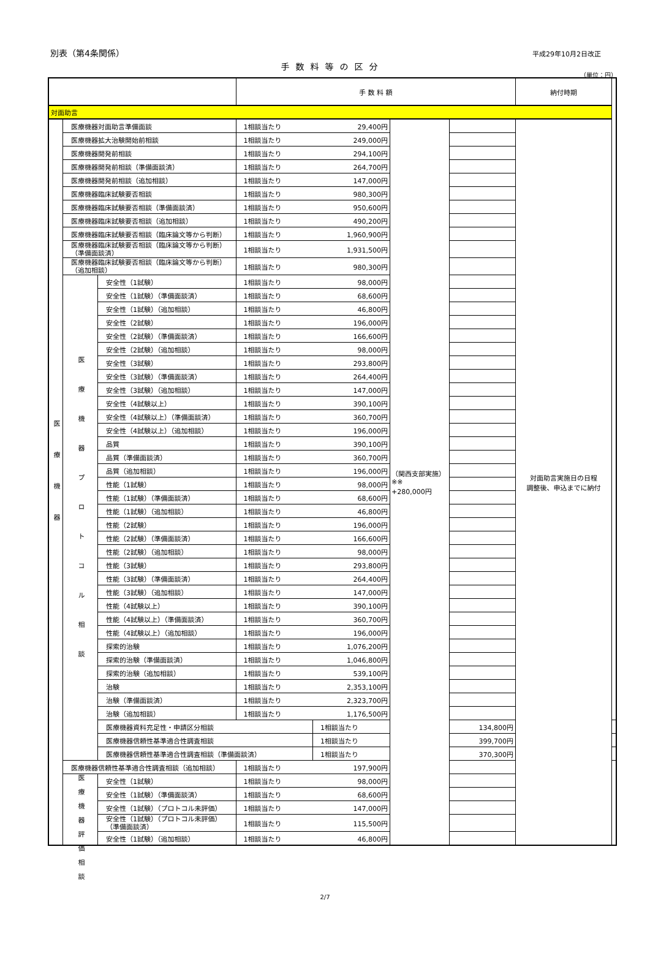別表（第4条関係）
平成29年10月2日改正
手数料等の区分
（単位：円）
| | | | 手 数 料 額 | | | | 納付時期 | |
| 対面助言 | | | | | | | | |
| 医療機器 | 医療機器対面助言準備面談 | | 1相談当たり | 29,400円 | （関西支部実施） ※※ +280,000円 | | 対面助言実施日の日程 調整後、申込までに納付 | |
| | 医療機器拡大治験開始前相談 | | 1相談当たり | 249,000円 | | | | |
| | 医療機器開発前相談 | | 1相談当たり | 294,100円 | | | | |
| | 医療機器開発前相談（準備面談済） | | 1相談当たり | 264,700円 | | | | |
| | 医療機器開発前相談（追加相談） | | 1相談当たり | 147,000円 | | | | |
| | 医療機器臨床試験要否相談 | | 1相談当たり | 980,300円 | | | | |
| | 医療機器臨床試験要否相談（準備面談済） | | 1相談当たり | 950,600円 | | | | |
| | 医療機器臨床試験要否相談（追加相談） | | 1相談当たり | 490,200円 | | | | |
| | 医療機器臨床試験要否相談（臨床論文等から判断） | | 1相談当たり | 1,960,900円 | | | | |
| | 医療機器臨床試験要否相談（臨床論文等から判断） （準備面談済） | | 1相談当たり | 1,931,500円 | | | | |
| | 医療機器臨床試験要否相談（臨床論文等から判断） （追加相談） | | 1相談当たり | 980,300円 | | | | |
| | 医療機器プロトコル相談 | 安全性（1試験） | 1相談当たり | 98,000円 | | | | |
| | | 安全性（1試験）（準備面談済） | 1相談当たり | 68,600円 | | | | |
| | | 安全性（1試験）（追加相談） | 1相談当たり | 46,800円 | | | | |
| | | 安全性（2試験） | 1相談当たり | 196,000円 | | | | |
| | | 安全性（2試験）（準備面談済） | 1相談当たり | 166,600円 | | | | |
| | | 安全性（2試験）（追加相談） | 1相談当たり | 98,000円 | | | | |
| | | 安全性（3試験） | 1相談当たり | 293,800円 | | | | |
| | | 安全性（3試験）（準備面談済） | 1相談当たり | 264,400円 | | | | |
| | | 安全性（3試験）（追加相談） | 1相談当たり | 147,000円 | | | | |
| | | 安全性（4試験以上） | 1相談当たり | 390,100円 | | | | |
| | | 安全性（4試験以上）（準備面談済） | 1相談当たり | 360,700円 | | | | |
| | | 安全性（4試験以上）（追加相談） | 1相談当たり | 196,000円 | | | | |
| | | 品質 | 1相談当たり | 390,100円 | | | | |
| | | 品質（準備面談済） | 1相談当たり | 360,700円 | | | | |
| | | 品質（追加相談） | 1相談当たり | 196,000円 | | | | |
| | | 性能（1試験） | 1相談当たり | 98,000円 | | | | |
| | | 性能（1試験）（準備面談済） | 1相談当たり | 68,600円 | | | | |
| | | 性能（1試験）（追加相談） | 1相談当たり | 46,800円 | | | | |
| | | 性能（2試験） | 1相談当たり | 196,000円 | | | | |
| | | 性能（2試験）（準備面談済） | 1相談当たり | 166,600円 | | | | |
| | | 性能（2試験）（追加相談） | 1相談当たり | 98,000円 | | | | |
| | | 性能（3試験） | 1相談当たり | 293,800円 | | | | |
| | | 性能（3試験）（準備面談済） | 1相談当たり | 264,400円 | | | | |
| | | 性能（3試験）（追加相談） | 1相談当たり | 147,000円 | | | | |
| | | 性能（4試験以上） | 1相談当たり | 390,100円 | | | | |
| | | 性能（4試験以上）（準備面談済） | 1相談当たり | 360,700円 | | | | |
| | | 性能（4試験以上）（追加相談） | 1相談当たり | 196,000円 | | | | |
| | | 探索的治験 | 1相談当たり | 1,076,200円 | | | | |
| | | 探索的治験（準備面談済） | 1相談当たり | 1,046,800円 | | | | |
| | | 探索的治験（追加相談） | 1相談当たり | 539,100円 | | | | |
| | | 治験 | 1相談当たり | 2,353,100円 | | | | |
| | | 治験（準備面談済） | 1相談当たり | 2,323,700円 | | | | |
| | | 治験（追加相談） | 1相談当たり | 1,176,500円 | | | | |
| | | 医療機器資料充足性・申請区分相談 | | 1相談当たり | | 134,800円 | | |
| | | 医療機器信頼性基準適合性調査相談 | | 1相談当たり | | 399,700円 | | |
| | | 医療機器信頼性基準適合性調査相談（準備面談済） | | 1相談当たり | | 370,300円 | | |
| | 医療機器信頼性基準適合性調査相談（追加相談） | | 1相談当たり | 197,900円 | | | | |
| | 医療機器評価相談 | 安全性（1試験） | 1相談当たり | 98,000円 | | | | |
| | | 安全性（1試験）（準備面談済） | 1相談当たり | 68,600円 | | | | |
| | | 安全性（1試験）（プロトコル未評価） | 1相談当たり | 147,000円 | | | | |
| | | 安全性（1試験）（プロトコル未評価） （準備面談済） | 1相談当たり | 115,500円 | | | | |
| | | 安全性（1試験）（追加相談） | 1相談当たり | 46,800円 | | | | |
2/7